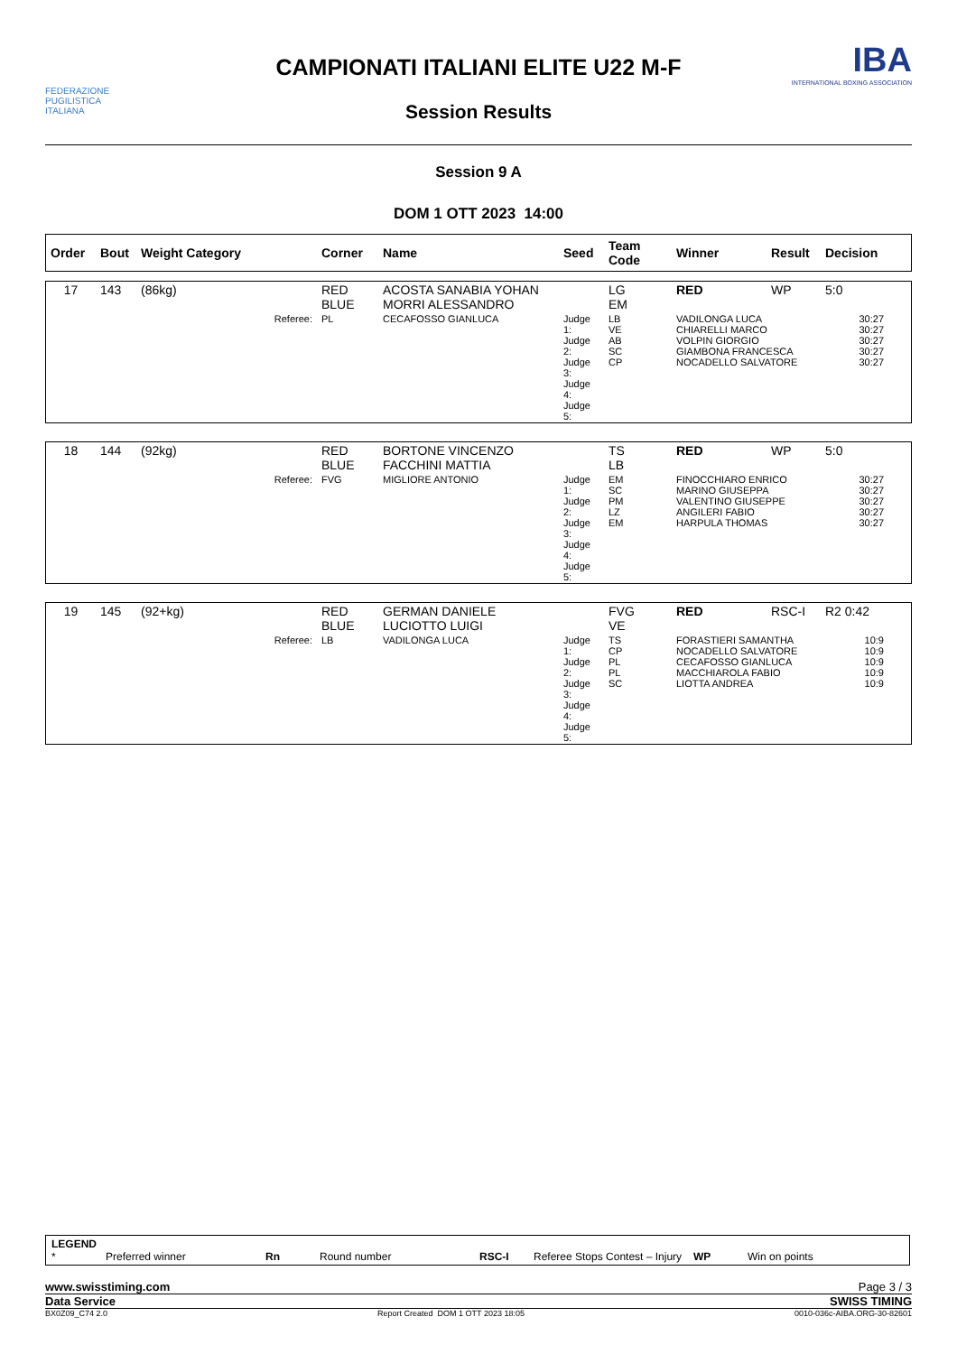FEDERAZIONE PUGILISTICA ITALIANA
CAMPIONATI ITALIANI ELITE U22 M-F
IBA
INTERNATIONAL BOXING ASSOCIATION
Session Results
Session 9 A
DOM 1 OTT 2023 14:00
| Order | Bout | Weight Category | Corner | Name | Seed | Team Code | Winner | Result | Decision |
| --- | --- | --- | --- | --- | --- | --- | --- | --- | --- |
| 17 | 143 | (86kg) | RED BLUE | ACOSTA SANABIA YOHAN MORRI ALESSANDRO | | LG EM | RED | WP | 5:0 |
| | | Referee: | PL | CECAFOSSO GIANLUCA | Judge 1: Judge 2: Judge 3: Judge 4: Judge 5: | LB VE AB SC CP | VADILONGA LUCA CHIARELLI MARCO VOLPIN GIORGIO GIAMBONA FRANCESCA NOCADELLO SALVATORE | | 30:27 30:27 30:27 30:27 30:27 |
| 18 | 144 | (92kg) | RED BLUE | BORTONE VINCENZO FACCHINI MATTIA | | TS LB | RED | WP | 5:0 |
| | | Referee: | FVG | MIGLIORE ANTONIO | Judge 1: Judge 2: Judge 3: Judge 4: Judge 5: | EM SC PM LZ EM | FINOCCHIARO ENRICO MARINO GIUSEPPA VALENTINO GIUSEPPE ANGILERI FABIO HARPULA THOMAS | | 30:27 30:27 30:27 30:27 30:27 |
| 19 | 145 | (92+kg) | RED BLUE | GERMAN DANIELE LUCIOTTO LUIGI | | FVG VE | RED | RSC-I | R2 0:42 |
| | | Referee: | LB | VADILONGA LUCA | Judge 1: Judge 2: Judge 3: Judge 4: Judge 5: | TS CP PL PL SC | FORASTIERI SAMANTHA NOCADELLO SALVATORE CECAFOSSO GIANLUCA MACCHIAROLA FABIO LIOTTA ANDREA | | 10:9 10:9 10:9 10:9 10:9 |
LEGEND
* Preferred winner Rn Round number RSC-I Referee Stops Contest – Injury WP Win on points
www.swisstiming.com Page 3 / 3
Data Service SWISS TIMING
BX0Z09_C74 2.0 Report Created DOM 1 OTT 2023 18:05 0010-036c-AIBA.ORG-30-82601